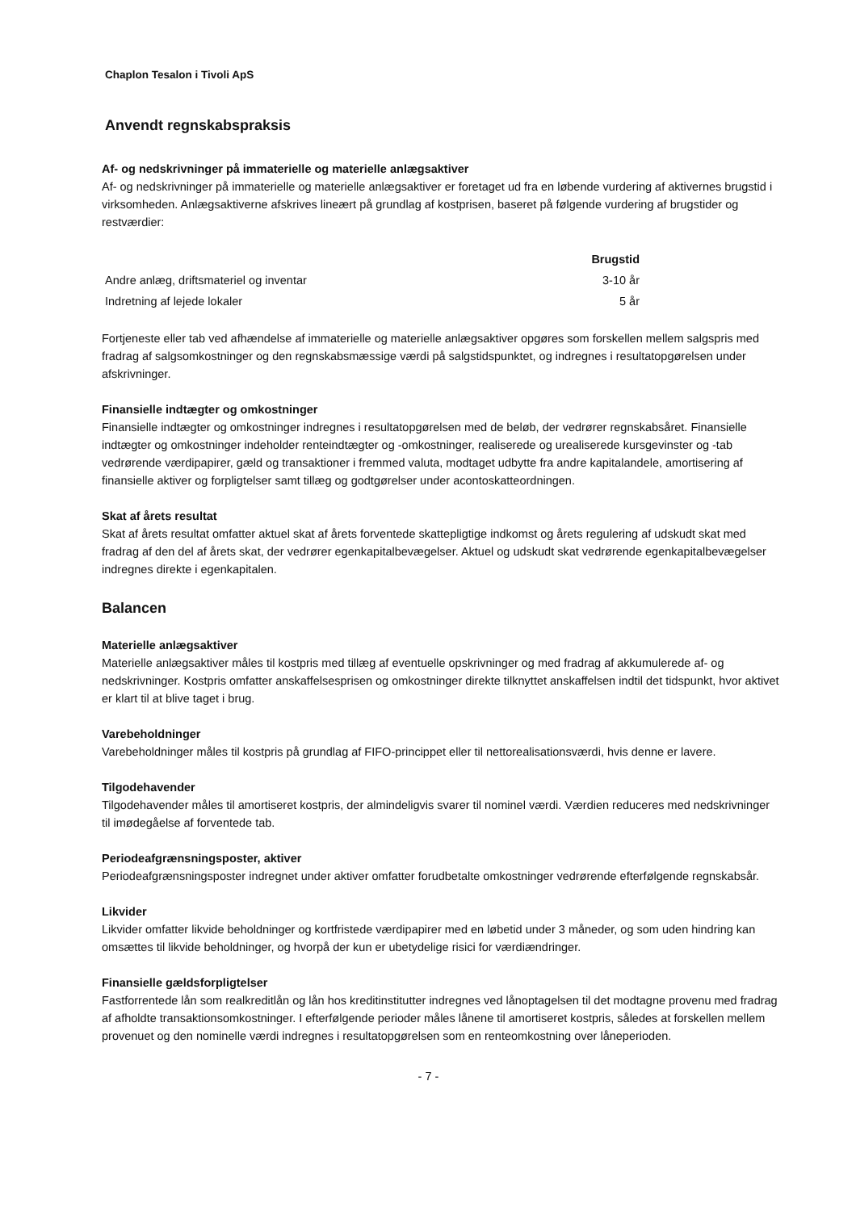Chaplon Tesalon i Tivoli ApS
Anvendt regnskabspraksis
Af- og nedskrivninger på immaterielle og materielle anlægsaktiver
Af- og nedskrivninger på immaterielle og materielle anlægsaktiver er foretaget ud fra en løbende vurdering af aktivernes brugstid i virksomheden. Anlægsaktiverne afskrives lineært på grundlag af kostprisen, baseret på følgende vurdering af brugstider og restværdier:
| | Brugstid |
| --- | --- |
| Andre anlæg, driftsmateriel og inventar | 3-10 år |
| Indretning af lejede lokaler | 5 år |
Fortjeneste eller tab ved afhændelse af immaterielle og materielle anlægsaktiver opgøres som forskellen mellem salgspris med fradrag af salgsomkostninger og den regnskabsmæssige værdi på salgstidspunktet, og indregnes i resultatopgørelsen under afskrivninger.
Finansielle indtægter og omkostninger
Finansielle indtægter og omkostninger indregnes i resultatopgørelsen med de beløb, der vedrører regnskabsåret. Finansielle indtægter og omkostninger indeholder renteindtægter og -omkostninger, realiserede og urealiserede kursgevinster og -tab vedrørende værdipapirer, gæld og transaktioner i fremmed valuta, modtaget udbytte fra andre kapitalandele, amortisering af finansielle aktiver og forpligtelser samt tillæg og godtgørelser under acontoskatteordningen.
Skat af årets resultat
Skat af årets resultat omfatter aktuel skat af årets forventede skattepligtige indkomst og årets regulering af udskudt skat med fradrag af den del af årets skat, der vedrører egenkapitalbevægelser. Aktuel og udskudt skat vedrørende egenkapitalbevægelser indregnes direkte i egenkapitalen.
Balancen
Materielle anlægsaktiver
Materielle anlægsaktiver måles til kostpris med tillæg af eventuelle opskrivninger og med fradrag af akkumulerede af- og nedskrivninger. Kostpris omfatter anskaffelsesprisen og omkostninger direkte tilknyttet anskaffelsen indtil det tidspunkt, hvor aktivet er klart til at blive taget i brug.
Varebeholdninger
Varebeholdninger måles til kostpris på grundlag af FIFO-princippet eller til nettorealisationsværdi, hvis denne er lavere.
Tilgodehavender
Tilgodehavender måles til amortiseret kostpris, der almindeligvis svarer til nominel værdi. Værdien reduceres med nedskrivninger til imødegåelse af forventede tab.
Periodeafgrænsningsposter, aktiver
Periodeafgrænsningsposter indregnet under aktiver omfatter forudbetalte omkostninger vedrørende efterfølgende regnskabsår.
Likvider
Likvider omfatter likvide beholdninger og kortfristede værdipapirer med en løbetid under 3 måneder, og som uden hindring kan omsættes til likvide beholdninger, og hvorpå der kun er ubetydelige risici for værdiændringer.
Finansielle gældsforpligtelser
Fastforrentede lån som realkreditlån og lån hos kreditinstitutter indregnes ved lånoptagelsen til det modtagne provenu med fradrag af afholdte transaktionsomkostninger. I efterfølgende perioder måles lånene til amortiseret kostpris, således at forskellen mellem provenuet og den nominelle værdi indregnes i resultatopgørelsen som en renteomkostning over låneperioden.
- 7 -